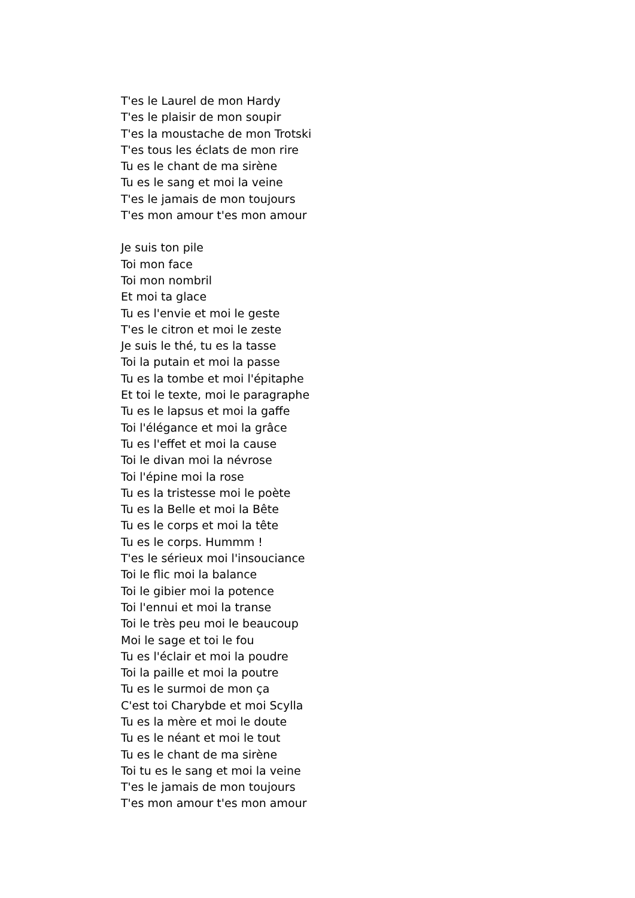T'es le Laurel de mon Hardy
T'es le plaisir de mon soupir
T'es la moustache de mon Trotski
T'es tous les éclats de mon rire
Tu es le chant de ma sirène
Tu es le sang et moi la veine
T'es le jamais de mon toujours
T'es mon amour t'es mon amour
Je suis ton pile
Toi mon face
Toi mon nombril
Et moi ta glace
Tu es l'envie et moi le geste
T'es le citron et moi le zeste
Je suis le thé, tu es la tasse
Toi la putain et moi la passe
Tu es la tombe et moi l'épitaphe
Et toi le texte, moi le paragraphe
Tu es le lapsus et moi la gaffe
Toi l'élégance et moi la grâce
Tu es l'effet et moi la cause
Toi le divan moi la névrose
Toi l'épine moi la rose
Tu es la tristesse moi le poète
Tu es la Belle et moi la Bête
Tu es le corps et moi la tête
Tu es le corps. Hummm !
T'es le sérieux moi l'insouciance
Toi le flic moi la balance
Toi le gibier moi la potence
Toi l'ennui et moi la transe
Toi le très peu moi le beaucoup
Moi le sage et toi le fou
Tu es l'éclair et moi la poudre
Toi la paille et moi la poutre
Tu es le surmoi de mon ça
C'est toi Charybde et moi Scylla
Tu es la mère et moi le doute
Tu es le néant et moi le tout
Tu es le chant de ma sirène
Toi tu es le sang et moi la veine
T'es le jamais de mon toujours
T'es mon amour t'es mon amour